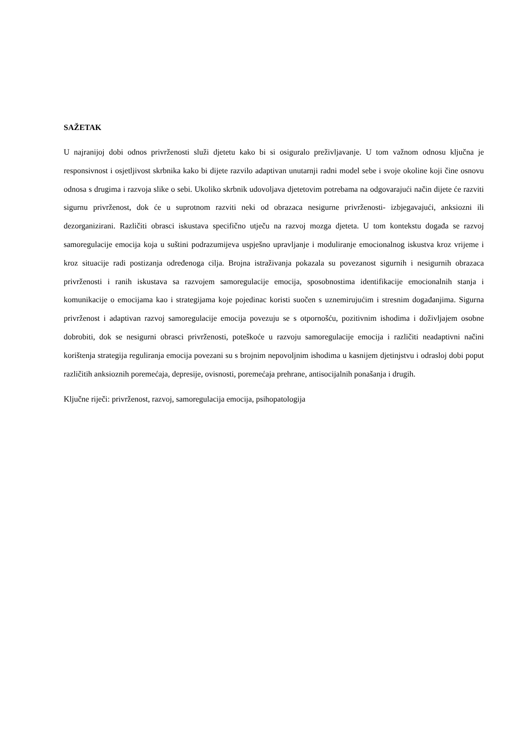SAŽETAK
U najranijoj dobi odnos privrženosti služi djetetu kako bi si osiguralo preživljavanje. U tom važnom odnosu ključna je responsivnost i osjetljivost skrbnika kako bi dijete razvilo adaptivan unutarnji radni model sebe i svoje okoline koji čine osnovu odnosa s drugima i razvoja slike o sebi. Ukoliko skrbnik udovoljava djetetovim potrebama na odgovarajući način dijete će razviti sigurnu privrženost, dok će u suprotnom razviti neki od obrazaca nesigurne privrženosti- izbjegavajući, anksiozni ili dezorganizirani. Različiti obrasci iskustava specifično utječu na razvoj mozga djeteta. U tom kontekstu događa se razvoj samoregulacije emocija koja u suštini podrazumijeva uspješno upravljanje i moduliranje emocionalnog iskustva kroz vrijeme i kroz situacije radi postizanja određenoga cilja. Brojna istraživanja pokazala su povezanost sigurnih i nesigurnih obrazaca privrženosti i ranih iskustava sa razvojem samoregulacije emocija, sposobnostima identifikacije emocionalnih stanja i komunikacije o emocijama kao i strategijama koje pojedinac koristi suočen s uznemirujućim i stresnim događanjima. Sigurna privrženost i adaptivan razvoj samoregulacije emocija povezuju se s otpornošću, pozitivnim ishodima i doživljajem osobne dobrobiti, dok se nesigurni obrasci privrženosti, poteškoće u razvoju samoregulacije emocija i različiti neadaptivni načini korištenja strategija reguliranja emocija povezani su s brojnim nepovoljnim ishodima u kasnijem djetinjstvu i odrasloj dobi poput različitih anksioznih poremećaja, depresije, ovisnosti, poremećaja prehrane, antisocijalnih ponašanja i drugih.
Ključne riječi: privrženost, razvoj, samoregulacija emocija, psihopatologija